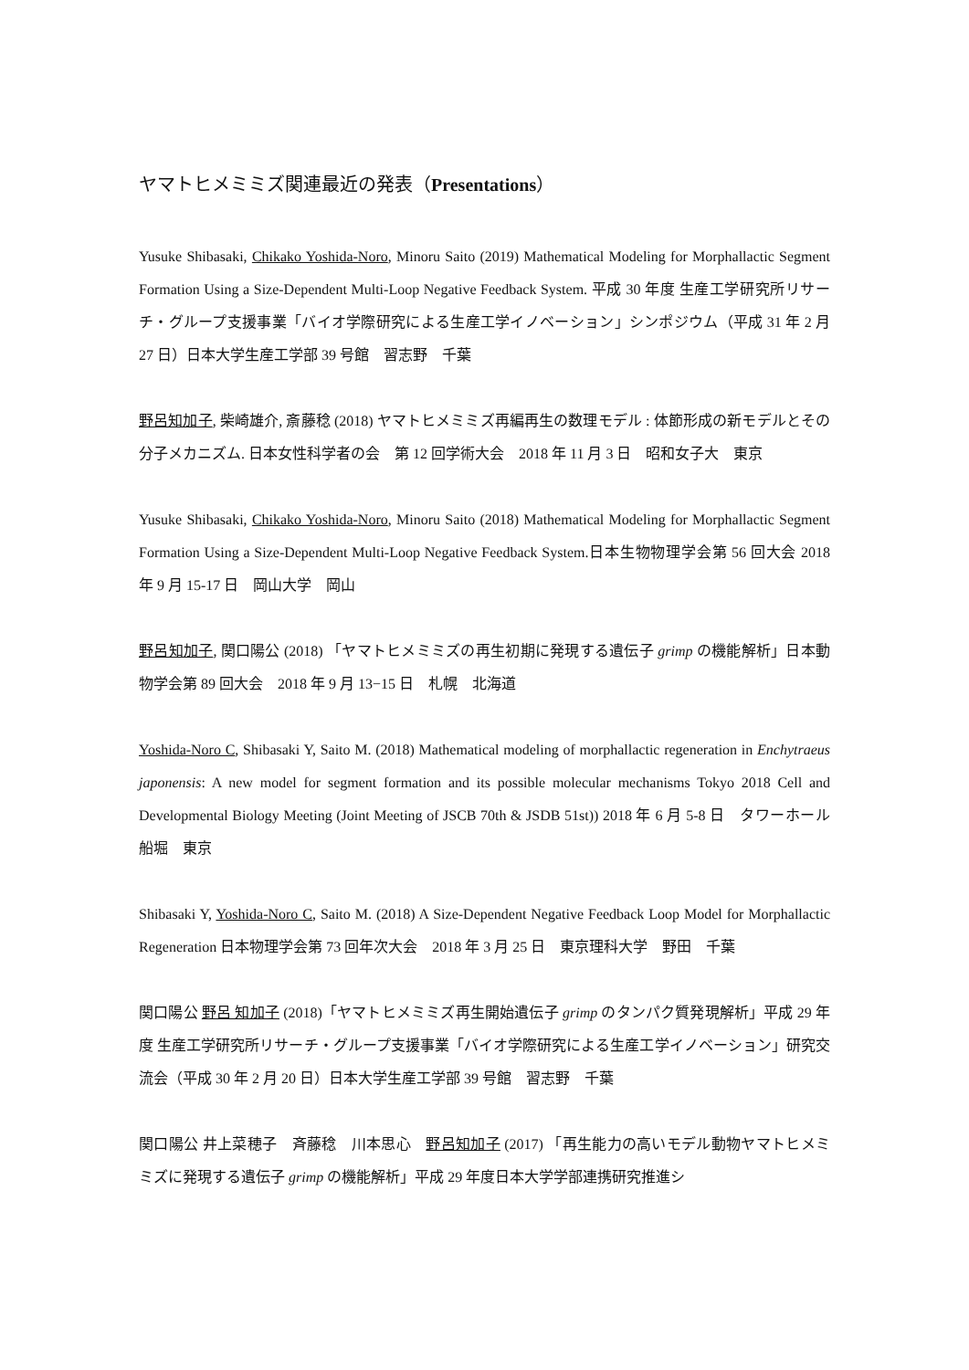ヤマトヒメミミズ関連最近の発表（Presentations）
Yusuke Shibasaki, Chikako Yoshida-Noro, Minoru Saito (2019) Mathematical Modeling for Morphallactic Segment Formation Using a Size-Dependent Multi-Loop Negative Feedback System. 平成 30 年度 生産工学研究所リサーチ・グループ支援事業「バイオ学際研究による生産工学イノベーション」シンポジウム（平成 31 年 2 月 27 日）日本大学生産工学部 39 号館　習志野　千葉
野呂知加子, 柴崎雄介, 斎藤稔 (2018) ヤマトヒメミミズ再編再生の数理モデル : 体節形成の新モデルとその分子メカニズム. 日本女性科学者の会　第 12 回学術大会　2018 年 11 月 3 日　昭和女子大　東京
Yusuke Shibasaki, Chikako Yoshida-Noro, Minoru Saito (2018) Mathematical Modeling for Morphallactic Segment Formation Using a Size-Dependent Multi-Loop Negative Feedback System.日本生物物理学会第 56 回大会 2018 年 9 月 15-17 日　岡山大学　岡山
野呂知加子, 関口陽公 (2018) 「ヤマトヒメミミズの再生初期に発現する遺伝子 grimp の機能解析」日本動物学会第 89 回大会　2018 年 9 月 13−15 日　札幌　北海道
Yoshida-Noro C, Shibasaki Y, Saito M. (2018) Mathematical modeling of morphallactic regeneration in Enchytraeus japonensis: A new model for segment formation and its possible molecular mechanisms Tokyo 2018 Cell and Developmental Biology Meeting (Joint Meeting of JSCB 70th & JSDB 51st)) 2018 年 6 月 5-8 日　タワーホール船堀　東京
Shibasaki Y, Yoshida-Noro C, Saito M. (2018) A Size-Dependent Negative Feedback Loop Model for Morphallactic Regeneration 日本物理学会第 73 回年次大会　2018 年 3 月 25 日　東京理科大学　野田　千葉
関口陽公 野呂 知加子 (2018)「ヤマトヒメミミズ再生開始遺伝子 grimp のタンパク質発現解析」平成 29 年度 生産工学研究所リサーチ・グループ支援事業「バイオ学際研究による生産工学イノベーション」研究交流会（平成 30 年 2 月 20 日）日本大学生産工学部 39 号館　習志野　千葉
関口陽公 井上菜穂子　斉藤稔　川本思心　野呂知加子 (2017) 「再生能力の高いモデル動物ヤマトヒメミミズに発現する遺伝子 grimp の機能解析」平成 29 年度日本大学学部連携研究推進シ